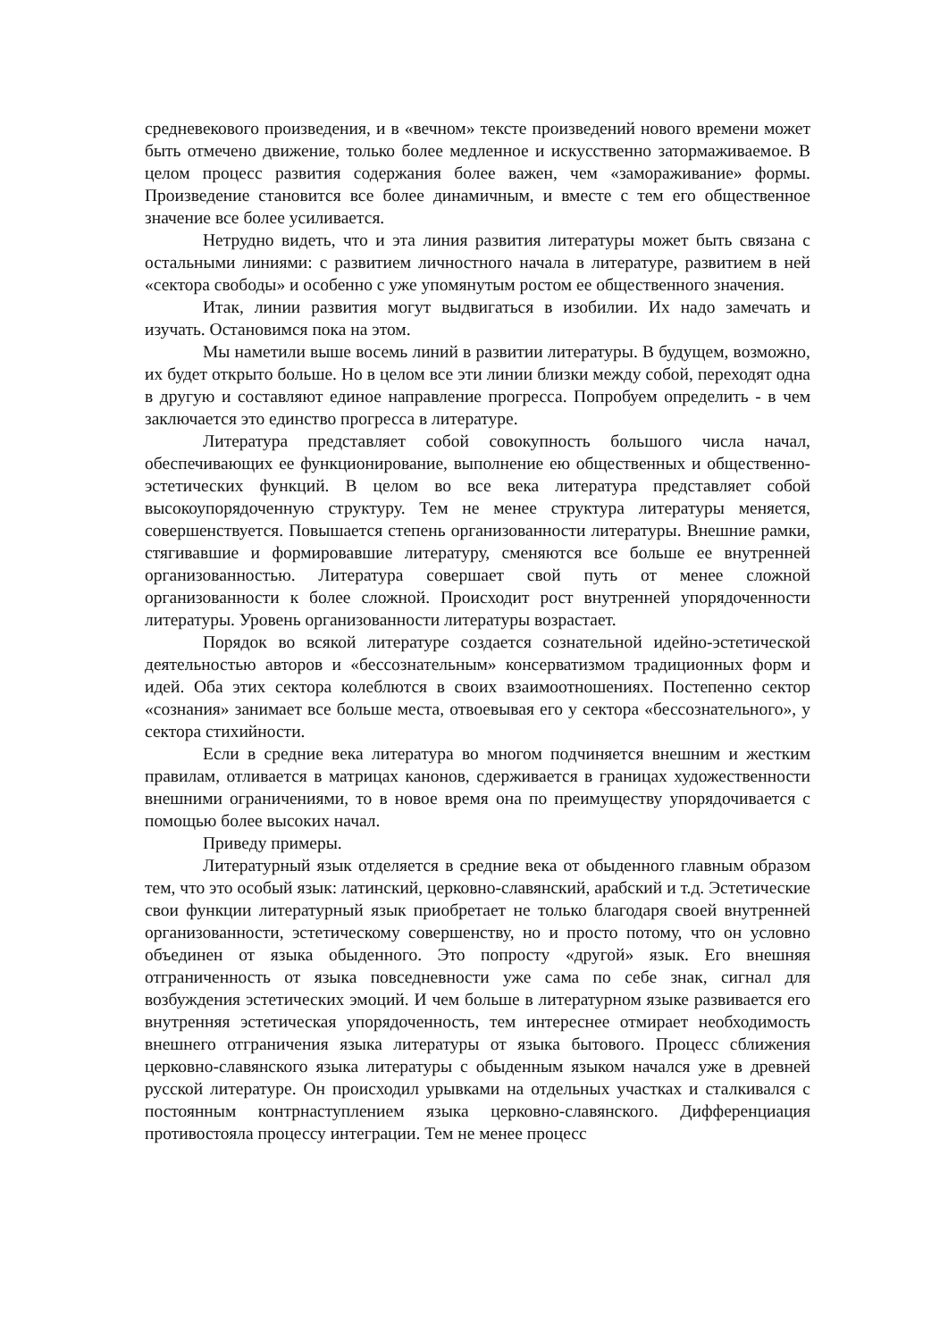средневекового произведения, и в «вечном» тексте произведений нового времени может быть отмечено движение, только более медленное и искусственно затормаживаемое. В целом процесс развития содержания более важен, чем «замораживание» формы. Произведение становится все более динамичным, и вместе с тем его общественное значение все более усиливается.
Нетрудно видеть, что и эта линия развития литературы может быть связана с остальными линиями: с развитием личностного начала в литературе, развитием в ней «сектора свободы» и особенно с уже упомянутым ростом ее общественного значения.
Итак, линии развития могут выдвигаться в изобилии. Их надо замечать и изучать. Остановимся пока на этом.
Мы наметили выше восемь линий в развитии литературы. В будущем, возможно, их будет открыто больше. Но в целом все эти линии близки между собой, переходят одна в другую и составляют единое направление прогресса. Попробуем определить - в чем заключается это единство прогресса в литературе.
Литература представляет собой совокупность большого числа начал, обеспечивающих ее функционирование, выполнение ею общественных и общественно-эстетических функций. В целом во все века литература представляет собой высокоупорядоченную структуру. Тем не менее структура литературы меняется, совершенствуется. Повышается степень организованности литературы. Внешние рамки, стягивавшие и формировавшие литературу, сменяются все больше ее внутренней организованностью. Литература совершает свой путь от менее сложной организованности к более сложной. Происходит рост внутренней упорядоченности литературы. Уровень организованности литературы возрастает.
Порядок во всякой литературе создается сознательной идейно-эстетической деятельностью авторов и «бессознательным» консерватизмом традиционных форм и идей. Оба этих сектора колеблются в своих взаимоотношениях. Постепенно сектор «сознания» занимает все больше места, отвоевывая его у сектора «бессознательного», у сектора стихийности.
Если в средние века литература во многом подчиняется внешним и жестким правилам, отливается в матрицах канонов, сдерживается в границах художественности внешними ограничениями, то в новое время она по преимуществу упорядочивается с помощью более высоких начал.
Приведу примеры.
Литературный язык отделяется в средние века от обыденного главным образом тем, что это особый язык: латинский, церковно-славянский, арабский и т.д. Эстетические свои функции литературный язык приобретает не только благодаря своей внутренней организованности, эстетическому совершенству, но и просто потому, что он условно объединен от языка обыденного. Это попросту «другой» язык. Его внешняя отграниченность от языка повседневности уже сама по себе знак, сигнал для возбуждения эстетических эмоций. И чем больше в литературном языке развивается его внутренняя эстетическая упорядоченность, тем интереснее отмирает необходимость внешнего отграничения языка литературы от языка бытового. Процесс сближения церковно-славянского языка литературы с обыденным языком начался уже в древней русской литературе. Он происходил урывками на отдельных участках и сталкивался с постоянным контрнаступлением языка церковно-славянского. Дифференциация противостояла процессу интеграции. Тем не менее процесс